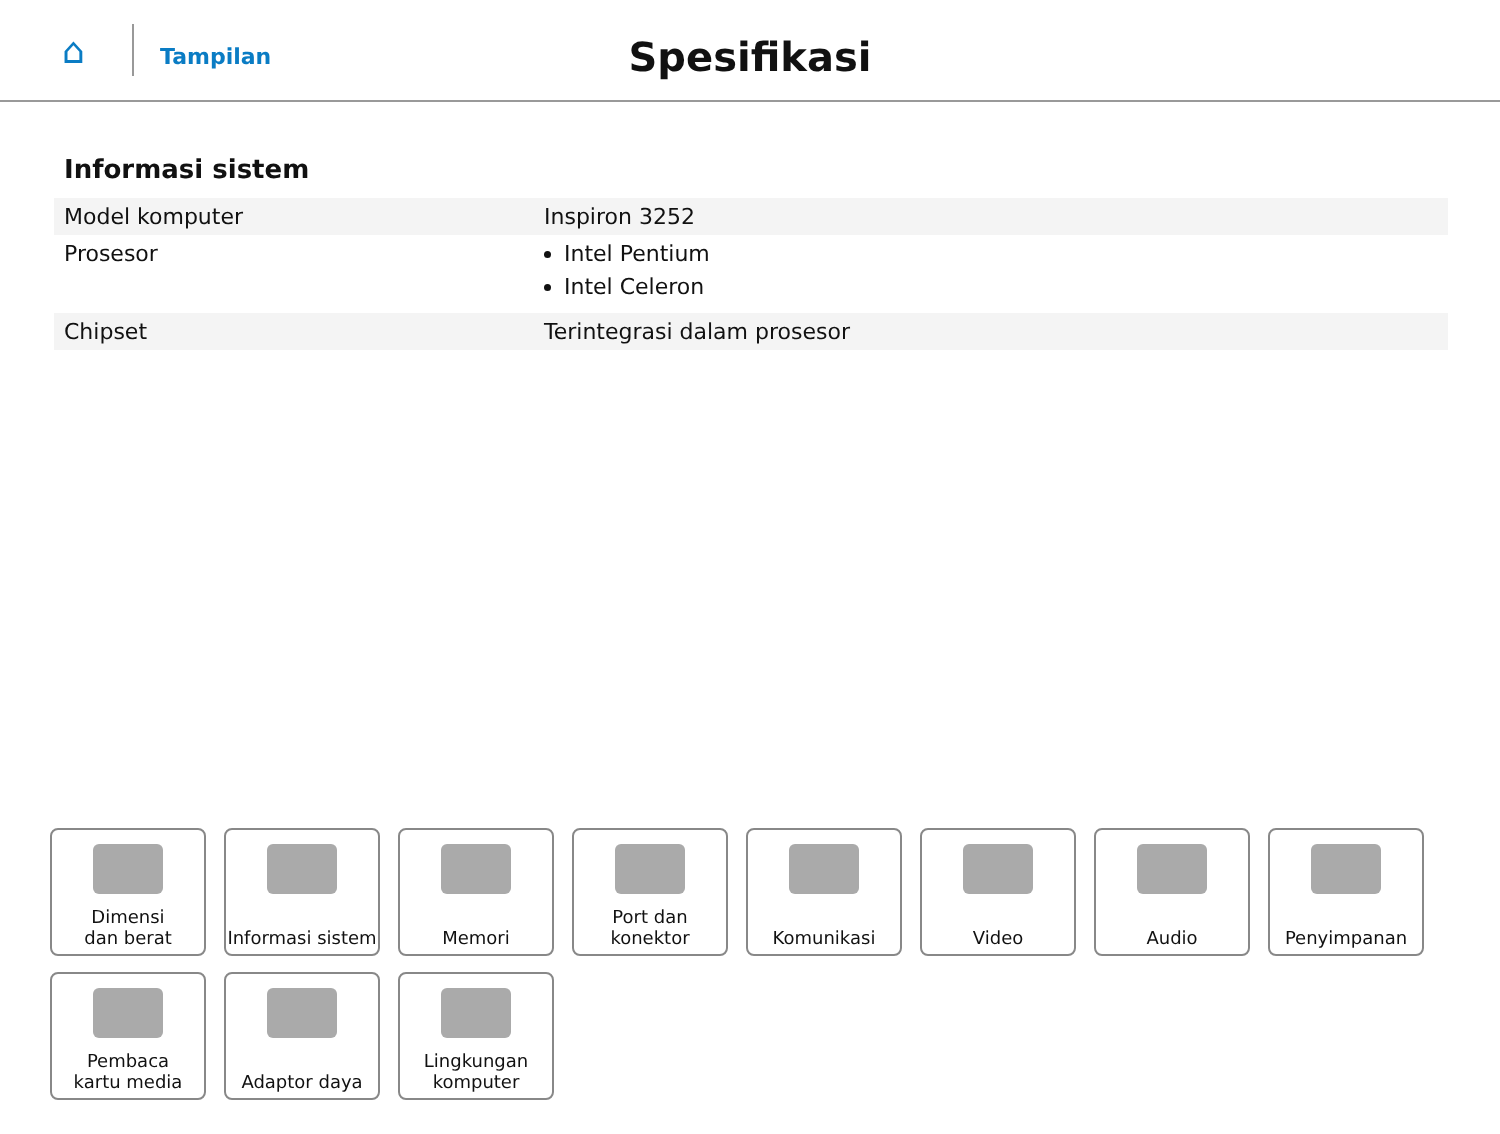⌂ Tampilan
Spesifikasi
Informasi sistem
| Model komputer | Inspiron 3252 |
| Prosesor | Intel Pentium Intel Celeron |
| Chipset | Terintegrasi dalam prosesor |
Dimensi
dan berat
Informasi sistem
Memori
Port dan
konektor
Komunikasi
Video
Audio
Penyimpanan
Pembaca
kartu media
Adaptor daya
Lingkungan
komputer